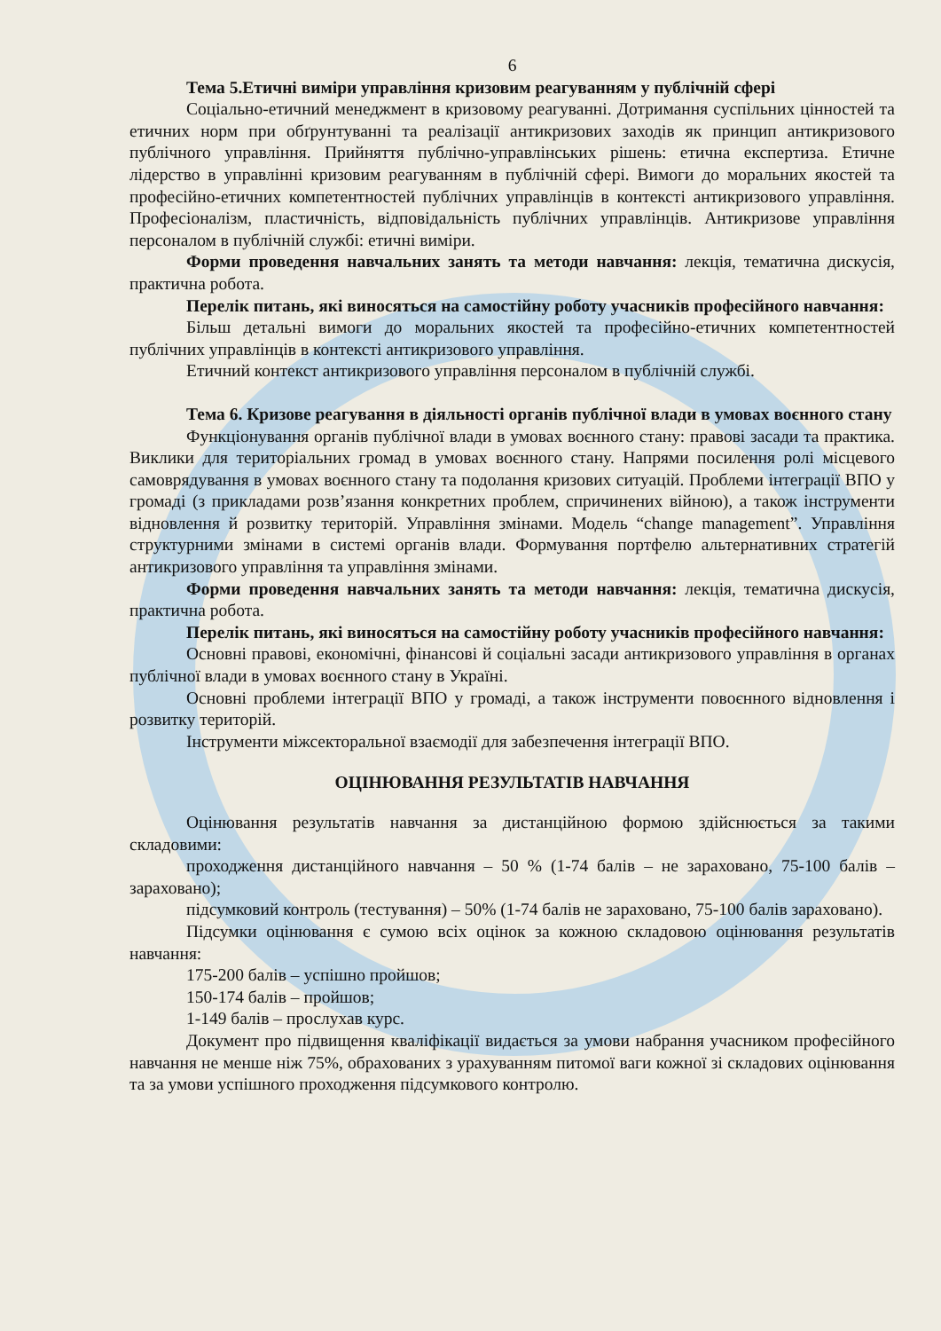6
Тема 5.Етичні виміри управління кризовим реагуванням у публічній сфері
Соціально-етичний менеджмент в кризовому реагуванні. Дотримання суспільних цінностей та етичних норм при обґрунтуванні та реалізації антикризових заходів як принцип антикризового публічного управління. Прийняття публічно-управлінських рішень: етична експертиза. Етичне лідерство в управлінні кризовим реагуванням в публічній сфері. Вимоги до моральних якостей та професійно-етичних компетентностей публічних управлінців в контексті антикризового управління. Професіоналізм, пластичність, відповідальність публічних управлінців. Антикризове управління персоналом в публічній службі: етичні виміри.
Форми проведення навчальних занять та методи навчання: лекція, тематична дискусія, практична робота.
Перелік питань, які виносяться на самостійну роботу учасників професійного навчання:
Більш детальні вимоги до моральних якостей та професійно-етичних компетентностей публічних управлінців в контексті антикризового управління.
Етичний контекст антикризового управління персоналом в публічній службі.
Тема 6. Кризове реагування в діяльності органів публічної влади в умовах воєнного стану
Функціонування органів публічної влади в умовах воєнного стану: правові засади та практика. Виклики для територіальних громад в умовах воєнного стану. Напрями посилення ролі місцевого самоврядування в умовах воєнного стану та подолання кризових ситуацій. Проблеми інтеграції ВПО у громаді (з прикладами розв’язання конкретних проблем, спричинених війною), а також інструменти відновлення й розвитку територій. Управління змінами. Модель “change management”. Управління структурними змінами в системі органів влади. Формування портфелю альтернативних стратегій антикризового управління та управління змінами.
Форми проведення навчальних занять та методи навчання: лекція, тематична дискусія, практична робота.
Перелік питань, які виносяться на самостійну роботу учасників професійного навчання:
Основні правові, економічні, фінансові й соціальні засади антикризового управління в органах публічної влади в умовах воєнного стану в Україні.
Основні проблеми інтеграції ВПО у громаді, а також інструменти повоєнного відновлення і розвитку територій.
Інструменти міжсекторальної взаємодії для забезпечення інтеграції ВПО.
ОЦІНЮВАННЯ РЕЗУЛЬТАТІВ НАВЧАННЯ
Оцінювання результатів навчання за дистанційною формою здійснюється за такими складовими:
проходження дистанційного навчання – 50 % (1-74 балів – не зараховано, 75-100 балів – зараховано);
підсумковий контроль (тестування) – 50% (1-74 балів не зараховано, 75-100 балів зараховано).
Підсумки оцінювання є сумою всіх оцінок за кожною складовою оцінювання результатів навчання:
175-200 балів – успішно пройшов;
150-174 балів – пройшов;
1-149 балів – прослухав курс.
Документ про підвищення кваліфікації видається за умови набрання учасником професійного навчання не менше ніж 75%, обрахованих з урахуванням питомої ваги кожної зі складових оцінювання та за умови успішного проходження підсумкового контролю.